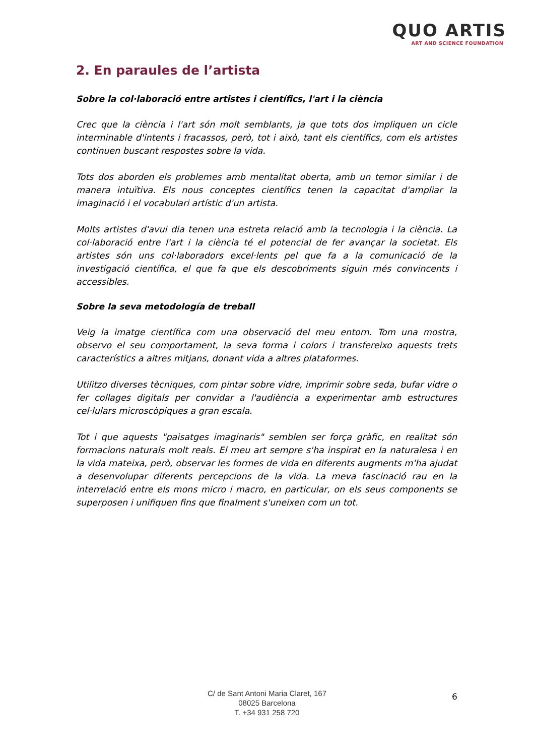QUO ARTIS
ART AND SCIENCE FOUNDATION
2. En paraules de l’artista
Sobre la col·laboració entre artistes i científics, l'art i la ciència
Crec que la ciència i l'art són molt semblants, ja que tots dos impliquen un cicle interminable d'intents i fracassos, però, tot i això, tant els científics, com els artistes continuen buscant respostes sobre la vida.
Tots dos aborden els problemes amb mentalitat oberta, amb un temor similar i de manera intuïtiva. Els nous conceptes científics tenen la capacitat d'ampliar la imaginació i el vocabulari artístic d'un artista.
Molts artistes d'avui dia tenen una estreta relació amb la tecnologia i la ciència. La col·laboració entre l'art i la ciència té el potencial de fer avançar la societat. Els artistes són uns col·laboradors excel·lents pel que fa a la comunicació de la investigació científica, el que fa que els descobriments siguin més convincents i accessibles.
Sobre la seva metodología de treball
Veig la imatge científica com una observació del meu entorn. Tom una mostra, observo el seu comportament, la seva forma i colors i transfereixo aquests trets característics a altres mitjans, donant vida a altres plataformes.
Utilitzo diverses tècniques, com pintar sobre vidre, imprimir sobre seda, bufar vidre o fer collages digitals per convidar a l'audiència a experimentar amb estructures cel·lulars microscòpiques a gran escala.
Tot i que aquests "paisatges imaginaris" semblen ser força gràfic, en realitat són formacions naturals molt reals. El meu art sempre s'ha inspirat en la naturalesa i en la vida mateixa, però, observar les formes de vida en diferents augments m'ha ajudat a desenvolupar diferents percepcions de la vida. La meva fascinació rau en la interrelació entre els mons micro i macro, en particular, on els seus components se superposen i unifiquen fins que finalment s'uneixen com un tot.
C/ de Sant Antoni Maria Claret, 167
08025 Barcelona
T. +34 931 258 720
6